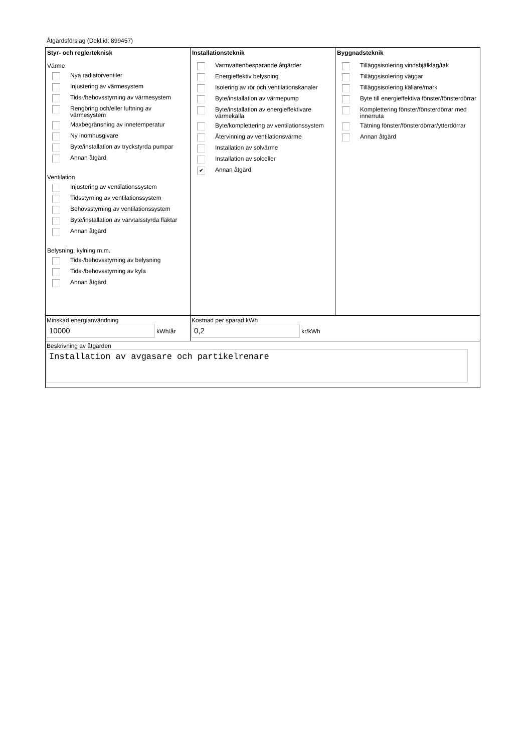Åtgärdsförslag (Dekl.id: 899457)
Styr- och reglerteknisk
Värme
Nya radiatorventiler
Injustering av värmesystem
Tids-/behovsstyrning av värmesystem
Rengöring och/eller luftning av värmesystem
Maxbegränsning av innetemperatur
Ny inomhusgivare
Byte/installation av tryckstyrda pumpar
Annan åtgärd
Ventilation
Injustering av ventilationssystem
Tidsstyrning av ventilationssystem
Behovsstyrning av ventilationssystem
Byte/installation av varvtalsstyrda fläktar
Annan åtgärd
Belysning, kylning m.m.
Tids-/behovsstyrning av belysning
Tids-/behovsstyrning av kyla
Annan åtgärd
Installationsteknik
Varmvattenbesparande åtgärder
Energieffektiv belysning
Isolering av rör och ventilationskanaler
Byte/installation av värmepump
Byte/installation av energieffektivare värmekälla
Byte/komplettering av ventilationssystem
Återvinning av ventilationsvärme
Installation av solvärme
Installation av solceller
✔ Annan åtgärd
Byggnadsteknik
Tilläggsisolering vindsbjälklag/tak
Tilläggsisolering väggar
Tilläggsisolering källare/mark
Byte till energieffektiva fönster/fönsterdörrar
Komplettering fönster/fönsterdörrar med innerruta
Tätning fönster/fönsterdörrar/ytterdörrar
Annan åtgärd
Minskad energianvändning
10000 kWh/år
Kostnad per sparad kWh
0,2 kr/kWh
Beskrivning av åtgärden
Installation av avgasare och partikelrenare